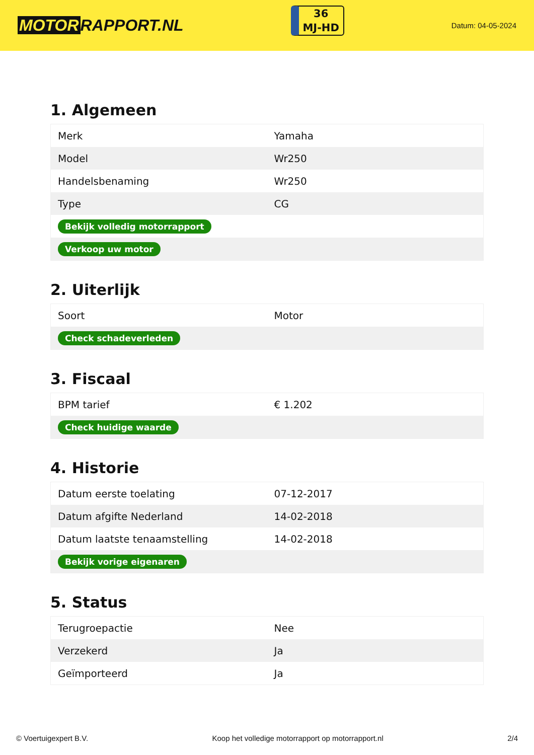MOTOR RAPPORT.NL
36
MJ-HD
Datum: 04-05-2024
1. Algemeen
| Merk | Yamaha |
| Model | Wr250 |
| Handelsbenaming | Wr250 |
| Type | CG |
| Bekijk volledig motorrapport | |
| Verkoop uw motor | |
2. Uiterlijk
| Soort | Motor |
| Check schadeverleden | |
3. Fiscaal
| BPM tarief | € 1.202 |
| Check huidige waarde | |
4. Historie
| Datum eerste toelating | 07-12-2017 |
| Datum afgifte Nederland | 14-02-2018 |
| Datum laatste tenaamstelling | 14-02-2018 |
| Bekijk vorige eigenaren | |
5. Status
| Terugroepactie | Nee |
| Verzekerd | Ja |
| Geïmporteerd | Ja |
© Voertuigexpert B.V. Koop het volledige motorrapport op motorrapport.nl 2/4